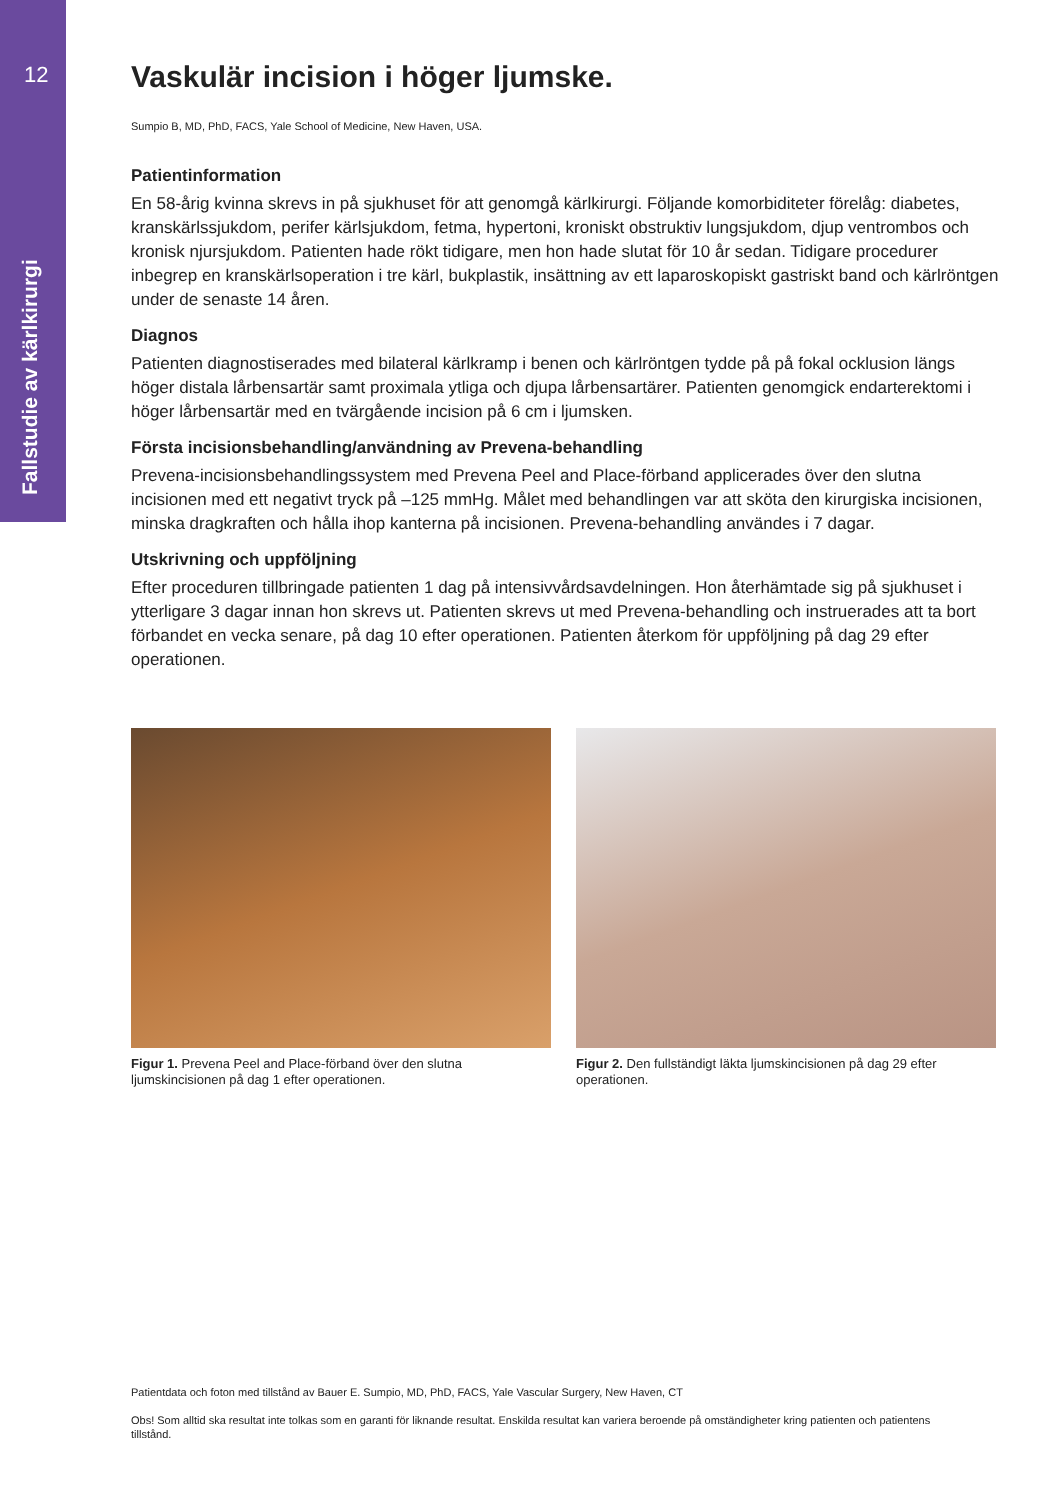12
Fallstudie av kärlkirurgi
Vaskulär incision i höger ljumske.
Sumpio B, MD, PhD, FACS, Yale School of Medicine, New Haven, USA.
Patientinformation
En 58-årig kvinna skrevs in på sjukhuset för att genomgå kärlkirurgi. Följande komorbiditeter förelåg: diabetes, kranskärlssjukdom, perifer kärlsjukdom, fetma, hypertoni, kroniskt obstruktiv lungsjukdom, djup ventrombos och kronisk njursjukdom. Patienten hade rökt tidigare, men hon hade slutat för 10 år sedan. Tidigare procedurer inbegrep en kranskärlsoperation i tre kärl, bukplastik, insättning av ett laparoskopiskt gastriskt band och kärlröntgen under de senaste 14 åren.
Diagnos
Patienten diagnostiserades med bilateral kärlkramp i benen och kärlröntgen tydde på på fokal ocklusion längs höger distala lårbensartär samt proximala ytliga och djupa lårbensartärer. Patienten genomgick endarterektomi i höger lårbensartär med en tvärgående incision på 6 cm i ljumsken.
Första incisionsbehandling/användning av Prevena-behandling
Prevena-incisionsbehandlingssystem med Prevena Peel and Place-förband applicerades över den slutna incisionen med ett negativt tryck på –125 mmHg. Målet med behandlingen var att sköta den kirurgiska incisionen, minska dragkraften och hålla ihop kanterna på incisionen. Prevena-behandling användes i 7 dagar.
Utskrivning och uppföljning
Efter proceduren tillbringade patienten 1 dag på intensivvårdsavdelningen. Hon återhämtade sig på sjukhuset i ytterligare 3 dagar innan hon skrevs ut. Patienten skrevs ut med Prevena-behandling och instruerades att ta bort förbandet en vecka senare, på dag 10 efter operationen. Patienten återkom för uppföljning på dag 29 efter operationen.
Figur 1. Prevena Peel and Place-förband över den slutna ljumskincisionen på dag 1 efter operationen.
Figur 2. Den fullständigt läkta ljumskincisionen på dag 29 efter operationen.
Patientdata och foton med tillstånd av Bauer E. Sumpio, MD, PhD, FACS, Yale Vascular Surgery, New Haven, CT
Obs! Som alltid ska resultat inte tolkas som en garanti för liknande resultat. Enskilda resultat kan variera beroende på omständigheter kring patienten och patientens tillstånd.